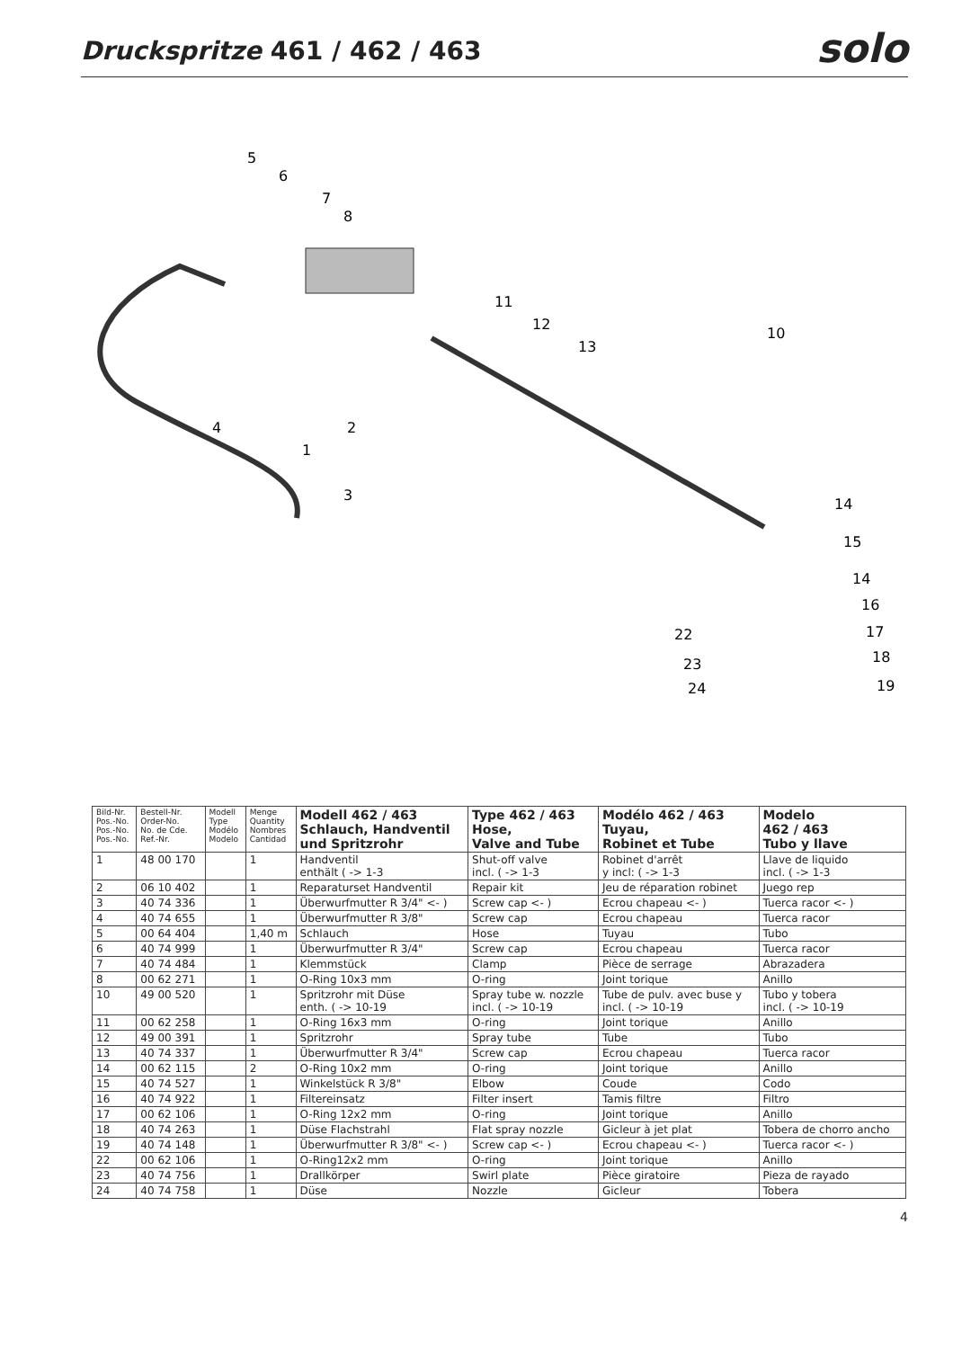Druckspritze 461 / 462 / 463
solo
5
6
7
8
11
12
13
10
4
1
2
3
14
15
14
16
17
18
19
22
23
24
| Bild-Nr. Pos.-No. Pos.-No. Pos.-No. | Bestell-Nr. Order-No. No. de Cde. Ref.-Nr. | Modell Type Modélo Modelo | Menge Quantity Nombres Cantidad | Modell 462 / 463 Schlauch, Handventil und Spritzrohr | Type 462 / 463 Hose, Valve and Tube | Modélo 462 / 463 Tuyau, Robinet et Tube | Modelo 462 / 463 Tubo y llave |
| --- | --- | --- | --- | --- | --- | --- | --- |
| 1 | 48 00 170 | | 1 | Handventil enthält ( -> 1-3 | Shut-off valve incl. ( -> 1-3 | Robinet d'arrêt y incl: ( -> 1-3 | Llave de liquido incl. ( -> 1-3 |
| 2 | 06 10 402 | | 1 | Reparaturset Handventil | Repair kit | Jeu de réparation robinet | Juego rep |
| 3 | 40 74 336 | | 1 | Überwurfmutter R 3/4" <- ) | Screw cap <- ) | Ecrou chapeau <- ) | Tuerca racor <- ) |
| 4 | 40 74 655 | | 1 | Überwurfmutter R 3/8" | Screw cap | Ecrou chapeau | Tuerca racor |
| 5 | 00 64 404 | | 1,40 m | Schlauch | Hose | Tuyau | Tubo |
| 6 | 40 74 999 | | 1 | Überwurfmutter R 3/4" | Screw cap | Ecrou chapeau | Tuerca racor |
| 7 | 40 74 484 | | 1 | Klemmstück | Clamp | Pièce de serrage | Abrazadera |
| 8 | 00 62 271 | | 1 | O-Ring 10x3 mm | O-ring | Joint torique | Anillo |
| 10 | 49 00 520 | | 1 | Spritzrohr mit Düse enth. ( -> 10-19 | Spray tube w. nozzle incl. ( -> 10-19 | Tube de pulv. avec buse y incl. ( -> 10-19 | Tubo y tobera incl. ( -> 10-19 |
| 11 | 00 62 258 | | 1 | O-Ring 16x3 mm | O-ring | Joint torique | Anillo |
| 12 | 49 00 391 | | 1 | Spritzrohr | Spray tube | Tube | Tubo |
| 13 | 40 74 337 | | 1 | Überwurfmutter R 3/4" | Screw cap | Ecrou chapeau | Tuerca racor |
| 14 | 00 62 115 | | 2 | O-Ring 10x2 mm | O-ring | Joint torique | Anillo |
| 15 | 40 74 527 | | 1 | Winkelstück R 3/8" | Elbow | Coude | Codo |
| 16 | 40 74 922 | | 1 | Filtereinsatz | Filter insert | Tamis filtre | Filtro |
| 17 | 00 62 106 | | 1 | O-Ring 12x2 mm | O-ring | Joint torique | Anillo |
| 18 | 40 74 263 | | 1 | Düse Flachstrahl | Flat spray nozzle | Gicleur à jet plat | Tobera de chorro ancho |
| 19 | 40 74 148 | | 1 | Überwurfmutter R 3/8" <- ) | Screw cap <- ) | Ecrou chapeau <- ) | Tuerca racor <- ) |
| 22 | 00 62 106 | | 1 | O-Ring12x2 mm | O-ring | Joint torique | Anillo |
| 23 | 40 74 756 | | 1 | Drallkörper | Swirl plate | Pièce giratoire | Pieza de rayado |
| 24 | 40 74 758 | | 1 | Düse | Nozzle | Gicleur | Tobera |
4